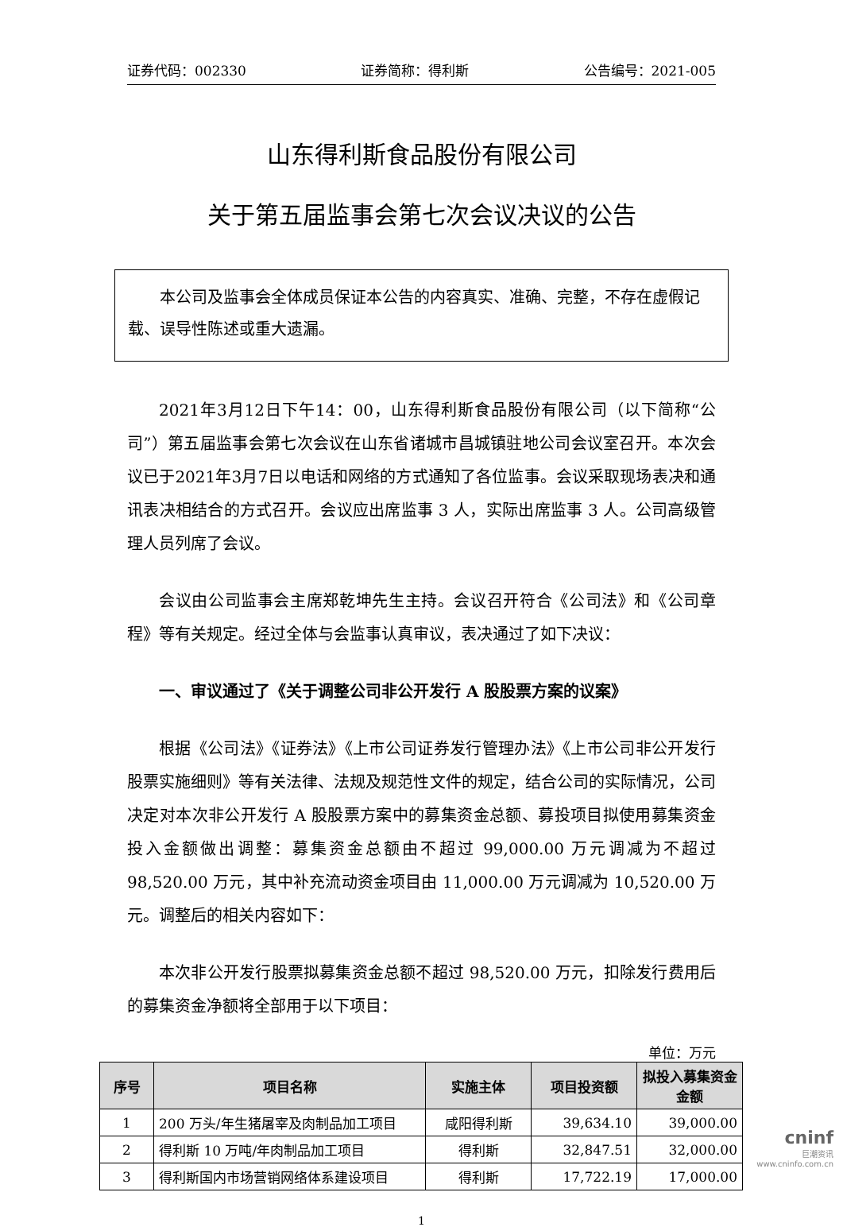证券代码：002330 证券简称：得利斯 公告编号：2021-005
山东得利斯食品股份有限公司
关于第五届监事会第七次会议决议的公告
本公司及监事会全体成员保证本公告的内容真实、准确、完整，不存在虚假记载、误导性陈述或重大遗漏。
2021年3月12日下午14：00，山东得利斯食品股份有限公司（以下简称“公司”）第五届监事会第七次会议在山东省诸城市昌城镇驻地公司会议室召开。本次会议已于2021年3月7日以电话和网络的方式通知了各位监事。会议采取现场表决和通讯表决相结合的方式召开。会议应出席监事 3 人，实际出席监事 3 人。公司高级管理人员列席了会议。
会议由公司监事会主席郑乾坤先生主持。会议召开符合《公司法》和《公司章程》等有关规定。经过全体与会监事认真审议，表决通过了如下决议：
一、审议通过了《关于调整公司非公开发行 A 股股票方案的议案》
根据《公司法》《证券法》《上市公司证券发行管理办法》《上市公司非公开发行股票实施细则》等有关法律、法规及规范性文件的规定，结合公司的实际情况，公司决定对本次非公开发行 A 股股票方案中的募集资金总额、募投项目拟使用募集资金投入金额做出调整：募集资金总额由不超过 99,000.00 万元调减为不超过 98,520.00 万元，其中补充流动资金项目由 11,000.00 万元调减为 10,520.00 万元。调整后的相关内容如下：
本次非公开发行股票拟募集资金总额不超过 98,520.00 万元，扣除发行费用后的募集资金净额将全部用于以下项目：
单位：万元
| 序号 | 项目名称 | 实施主体 | 项目投资额 | 拟投入募集资金金额 |
| --- | --- | --- | --- | --- |
| 1 | 200 万头/年生猪屠宰及肉制品加工项目 | 咸阳得利斯 | 39,634.10 | 39,000.00 |
| 2 | 得利斯 10 万吨/年肉制品加工项目 | 得利斯 | 32,847.51 | 32,000.00 |
| 3 | 得利斯国内市场营销网络体系建设项目 | 得利斯 | 17,722.19 | 17,000.00 |
1
cninf
巨潮资讯
www.cninfo.com.cn